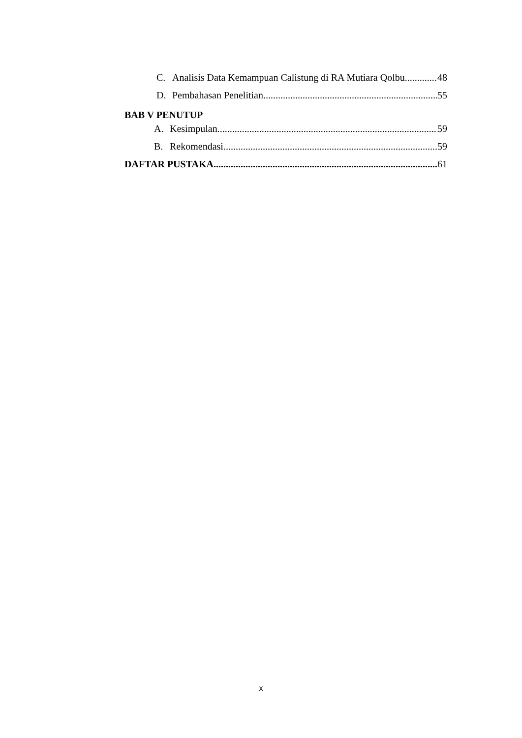C. Analisis Data Kemampuan Calistung di RA Mutiara Qolbu 48
D. Pembahasan Penelitian 55
BAB V PENUTUP
A. Kesimpulan 59
B. Rekomendasi 59
DAFTAR PUSTAKA 61
x